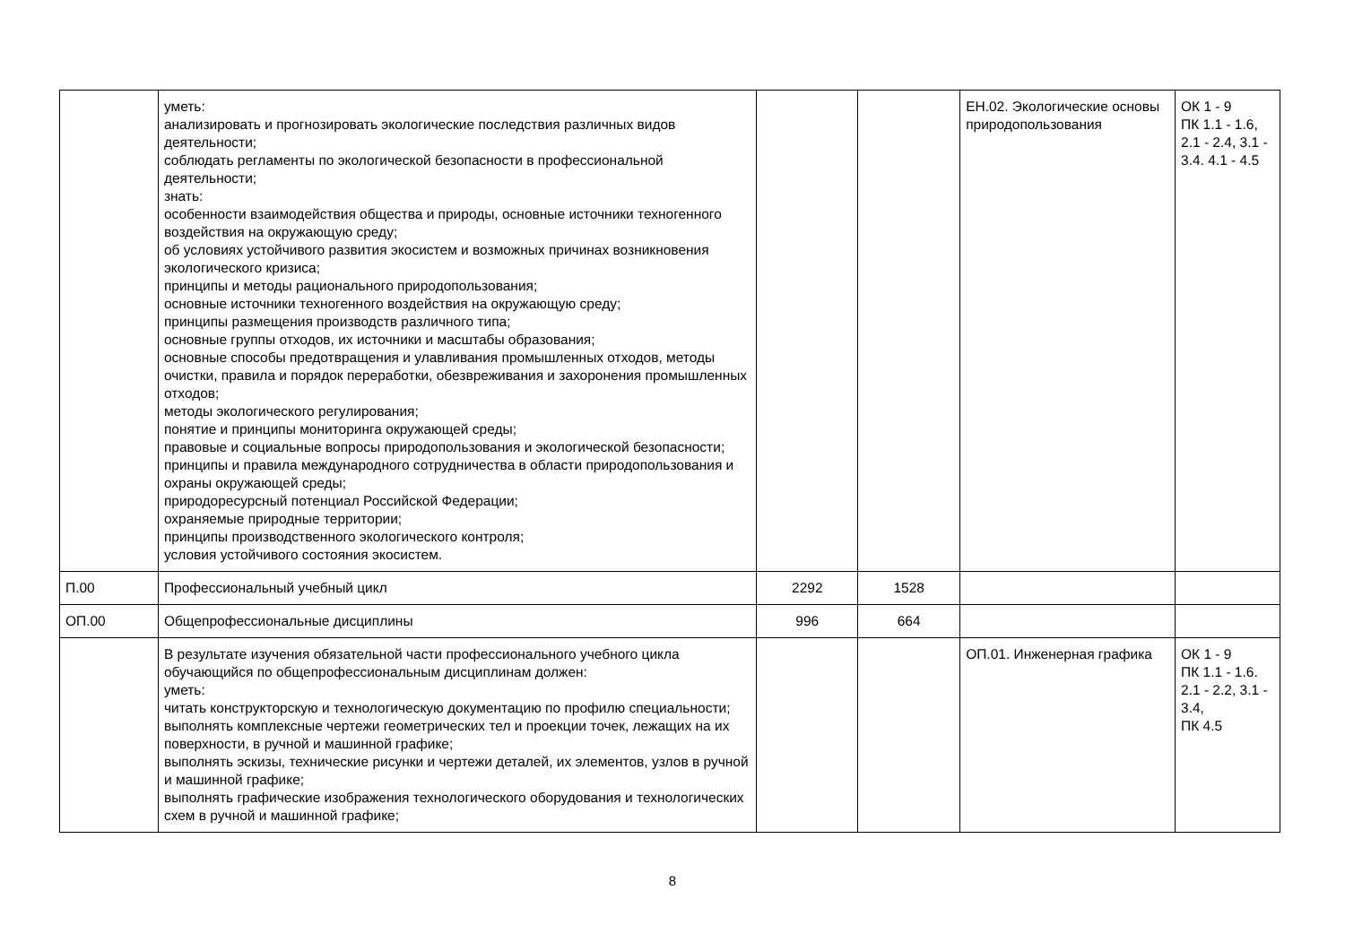| | уметь: анализировать и прогнозировать экологические последствия различных видов деятельности; соблюдать регламенты по экологической безопасности в профессиональной деятельности; знать: особенности взаимодействия общества и природы, основные источники техногенного воздействия на окружающую среду; об условиях устойчивого развития экосистем и возможных причинах возникновения экологического кризиса; принципы и методы рационального природопользования; основные источники техногенного воздействия на окружающую среду; принципы размещения производств различного типа; основные группы отходов, их источники и масштабы образования; основные способы предотвращения и улавливания промышленных отходов, методы очистки, правила и порядок переработки, обезвреживания и захоронения промышленных отходов; методы экологического регулирования; понятие и принципы мониторинга окружающей среды; правовые и социальные вопросы природопользования и экологической безопасности; принципы и правила международного сотрудничества в области природопользования и охраны окружающей среды; природоресурсный потенциал Российской Федерации; охраняемые природные территории; принципы производственного экологического контроля; условия устойчивого состояния экосистем. | | | ЕН.02. Экологические основы природопользования | ОК 1 - 9 ПК 1.1 - 1.6, 2.1 - 2.4, 3.1 - 3.4. 4.1 - 4.5 |
| П.00 | Профессиональный учебный цикл | 2292 | 1528 | | |
| ОП.00 | Общепрофессиональные дисциплины | 996 | 664 | | |
| | В результате изучения обязательной части профессионального учебного цикла обучающийся по общепрофессиональным дисциплинам должен: уметь: читать конструкторскую и технологическую документацию по профилю специальности; выполнять комплексные чертежи геометрических тел и проекции точек, лежащих на их поверхности, в ручной и машинной графике; выполнять эскизы, технические рисунки и чертежи деталей, их элементов, узлов в ручной и машинной графике; выполнять графические изображения технологического оборудования и технологических схем в ручной и машинной графике; | | | ОП.01. Инженерная графика | ОК 1 - 9 ПК 1.1 - 1.6. 2.1 - 2.2, 3.1 - 3.4, ПК 4.5 |
8